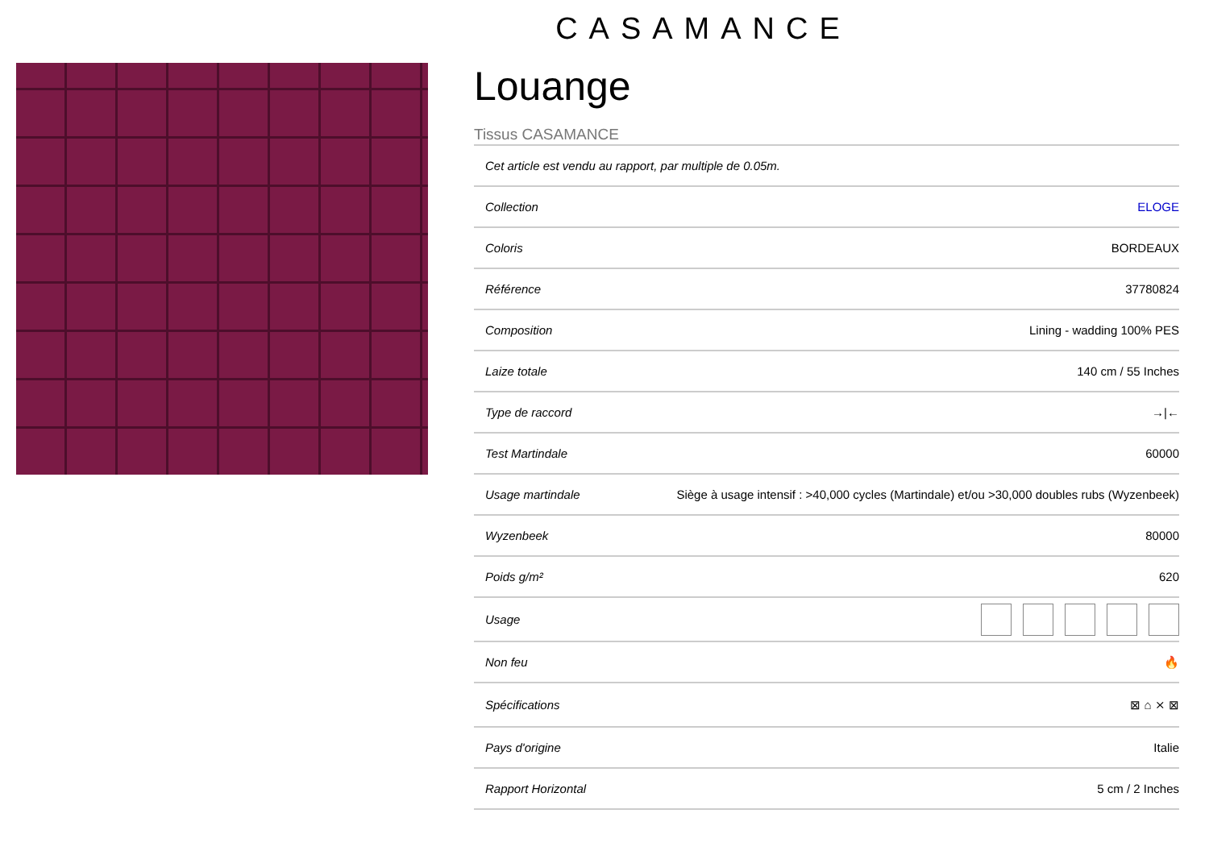CASAMANCE
Louange
Tissus CASAMANCE
| Cet article est vendu au rapport, par multiple de 0.05m. | |
| Collection | ELOGE |
| Coloris | BORDEAUX |
| Référence | 37780824 |
| Composition | Lining - wadding 100% PES |
| Laize totale | 140 cm / 55 Inches |
| Type de raccord | →/← |
| Test Martindale | 60000 |
| Usage martindale | Siège à usage intensif : >40,000 cycles (Martindale) et/ou >30,000 doubles rubs (Wyzenbeek) |
| Wyzenbeek | 80000 |
| Poids g/m² | 620 |
| Usage | |
| Non feu | 🔥 |
| Spécifications | ⊠ ⌂ ⨯ ⊠ |
| Pays d'origine | Italie |
| Rapport Horizontal | 5 cm / 2 Inches |